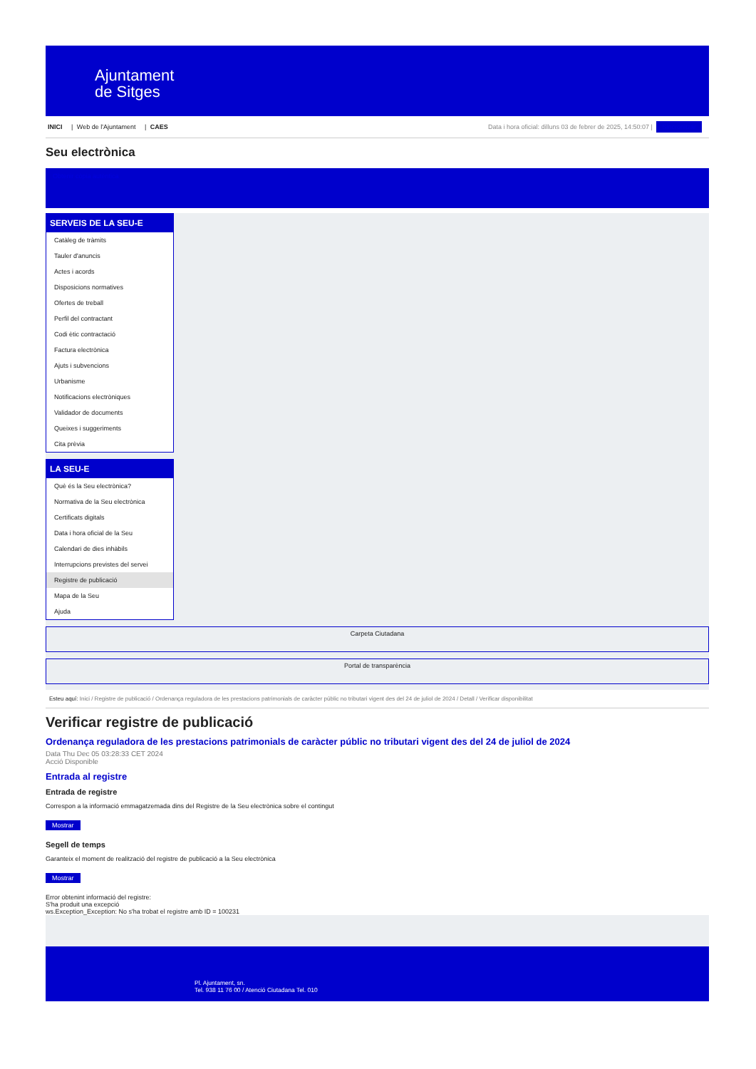Ajuntament
de Sitges
INICI | Web de l'Ajuntament | CAES
Data i hora oficial: dilluns 03 de febrer de 2025, 14:50:07 | Sincronitzar
Seu electrònica
Obtenir còpia autèntica
SERVEIS DE LA SEU-E
Catàleg de tràmits
Tauler d'anuncis
Actes i acords
Disposicions normatives
Ofertes de treball
Perfil del contractant
Codi ètic contractació
Factura electrònica
Ajuts i subvencions
Urbanisme
Notificacions electròniques
Validador de documents
Queixes i suggeriments
Cita prèvia
LA SEU-E
Què és la Seu electrònica?
Normativa de la Seu electrònica
Certificats digitals
Data i hora oficial de la Seu
Calendari de dies inhàbils
Interrupcions previstes del servei
Registre de publicació
Mapa de la Seu
Ajuda
Carpeta Ciutadana
Portal de transparència
Esteu aquí: Inici / Registre de publicació / Ordenança reguladora de les prestacions patrimonials de caràcter públic no tributari vigent des del 24 de juliol de 2024 / Detall / Verificar disponibilitat
Verificar registre de publicació
Ordenança reguladora de les prestacions patrimonials de caràcter públic no tributari vigent des del 24 de juliol de 2024
Data Thu Dec 05 03:28:33 CET 2024
Acció Disponible
Entrada al registre
Entrada de registre
Correspon a la informació emmagatzemada dins del Registre de la Seu electrònica sobre el contingut
Mostrar
Segell de temps
Garanteix el moment de realització del registre de publicació a la Seu electrònica
Mostrar
Error obtenint informació del registre:
S'ha produit una excepció
ws.Exception_Exception: No s'ha trobat el registre amb ID = 100231
Pl. Ajuntament, sn.
Tel. 938 11 76 00 / Atenció Ciutadana Tel. 010